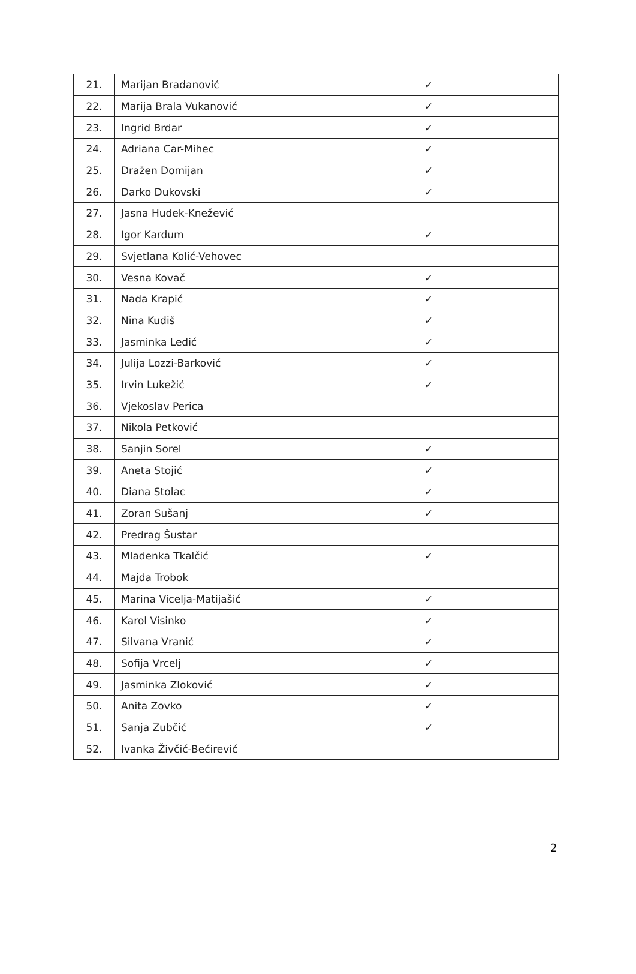| 21. | Marijan Bradanović | ✓ |
| 22. | Marija Brala Vukanović | ✓ |
| 23. | Ingrid Brdar | ✓ |
| 24. | Adriana Car-Mihec | ✓ |
| 25. | Dražen Domijan | ✓ |
| 26. | Darko Dukovski | ✓ |
| 27. | Jasna Hudek-Knežević | |
| 28. | Igor Kardum | ✓ |
| 29. | Svjetlana Kolić-Vehovec | |
| 30. | Vesna Kovač | ✓ |
| 31. | Nada Krapić | ✓ |
| 32. | Nina Kudiš | ✓ |
| 33. | Jasminka Ledić | ✓ |
| 34. | Julija Lozzi-Barković | ✓ |
| 35. | Irvin Lukežić | ✓ |
| 36. | Vjekoslav Perica | |
| 37. | Nikola Petković | |
| 38. | Sanjin Sorel | ✓ |
| 39. | Aneta Stojić | ✓ |
| 40. | Diana Stolac | ✓ |
| 41. | Zoran Sušanj | ✓ |
| 42. | Predrag Šustar | |
| 43. | Mladenka Tkalčić | ✓ |
| 44. | Majda Trobok | |
| 45. | Marina Vicelja-Matijašić | ✓ |
| 46. | Karol Visinko | ✓ |
| 47. | Silvana Vranić | ✓ |
| 48. | Sofija Vrcelj | ✓ |
| 49. | Jasminka Zloković | ✓ |
| 50. | Anita Zovko | ✓ |
| 51. | Sanja Zubčić | ✓ |
| 52. | Ivanka Živčić-Bećirević | |
2